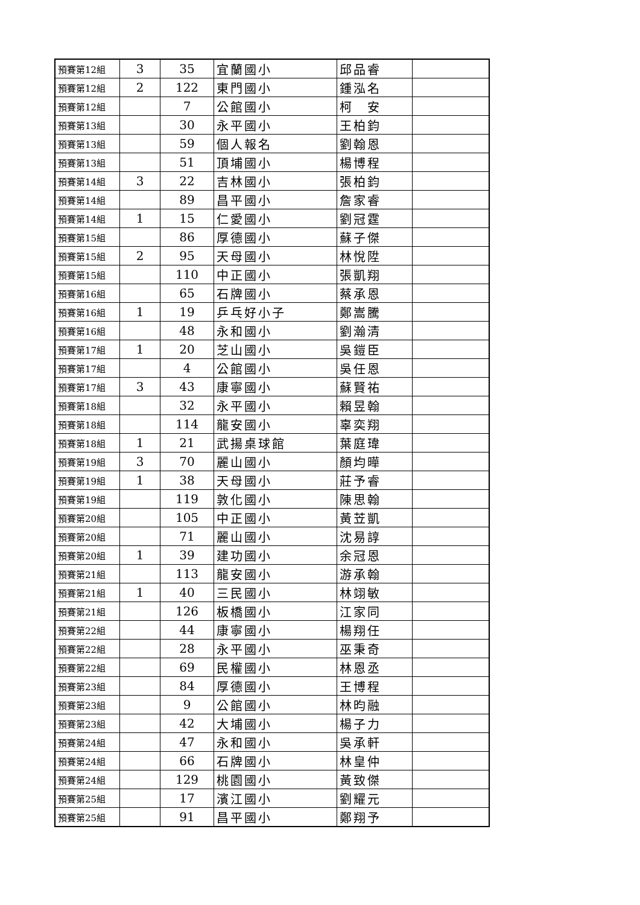| 預賽第12組 | 3 | 35 | 宜蘭國小 | 邱品睿 | |
| 預賽第12組 | 2 | 122 | 東門國小 | 鍾泓名 | |
| 預賽第12組 | | 7 | 公館國小 | 柯 安 | |
| 預賽第13組 | | 30 | 永平國小 | 王柏鈞 | |
| 預賽第13組 | | 59 | 個人報名 | 劉翰恩 | |
| 預賽第13組 | | 51 | 頂埔國小 | 楊博程 | |
| 預賽第14組 | 3 | 22 | 吉林國小 | 張柏鈞 | |
| 預賽第14組 | | 89 | 昌平國小 | 詹家睿 | |
| 預賽第14組 | 1 | 15 | 仁愛國小 | 劉冠霆 | |
| 預賽第15組 | | 86 | 厚德國小 | 蘇子傑 | |
| 預賽第15組 | 2 | 95 | 天母國小 | 林悅陞 | |
| 預賽第15組 | | 110 | 中正國小 | 張凱翔 | |
| 預賽第16組 | | 65 | 石牌國小 | 蔡承恩 | |
| 預賽第16組 | 1 | 19 | 乒乓好小子 | 鄭嵩騰 | |
| 預賽第16組 | | 48 | 永和國小 | 劉瀚清 | |
| 預賽第17組 | 1 | 20 | 芝山國小 | 吳鎧臣 | |
| 預賽第17組 | | 4 | 公館國小 | 吳任恩 | |
| 預賽第17組 | 3 | 43 | 康寧國小 | 蘇賢祐 | |
| 預賽第18組 | | 32 | 永平國小 | 賴昱翰 | |
| 預賽第18組 | | 114 | 龍安國小 | 辜奕翔 | |
| 預賽第18組 | 1 | 21 | 武揚桌球館 | 葉庭瑋 | |
| 預賽第19組 | 3 | 70 | 麗山國小 | 顏均曄 | |
| 預賽第19組 | 1 | 38 | 天母國小 | 莊予睿 | |
| 預賽第19組 | | 119 | 敦化國小 | 陳思翰 | |
| 預賽第20組 | | 105 | 中正國小 | 黃苙凱 | |
| 預賽第20組 | | 71 | 麗山國小 | 沈易諄 | |
| 預賽第20組 | 1 | 39 | 建功國小 | 余冠恩 | |
| 預賽第21組 | | 113 | 龍安國小 | 游承翰 | |
| 預賽第21組 | 1 | 40 | 三民國小 | 林翊敏 | |
| 預賽第21組 | | 126 | 板橋國小 | 江家同 | |
| 預賽第22組 | | 44 | 康寧國小 | 楊翔任 | |
| 預賽第22組 | | 28 | 永平國小 | 巫秉奇 | |
| 預賽第22組 | | 69 | 民權國小 | 林恩丞 | |
| 預賽第23組 | | 84 | 厚德國小 | 王博程 | |
| 預賽第23組 | | 9 | 公館國小 | 林昀融 | |
| 預賽第23組 | | 42 | 大埔國小 | 楊子力 | |
| 預賽第24組 | | 47 | 永和國小 | 吳承軒 | |
| 預賽第24組 | | 66 | 石牌國小 | 林皇仲 | |
| 預賽第24組 | | 129 | 桃園國小 | 黃致傑 | |
| 預賽第25組 | | 17 | 濱江國小 | 劉耀元 | |
| 預賽第25組 | | 91 | 昌平國小 | 鄭翔予 | |